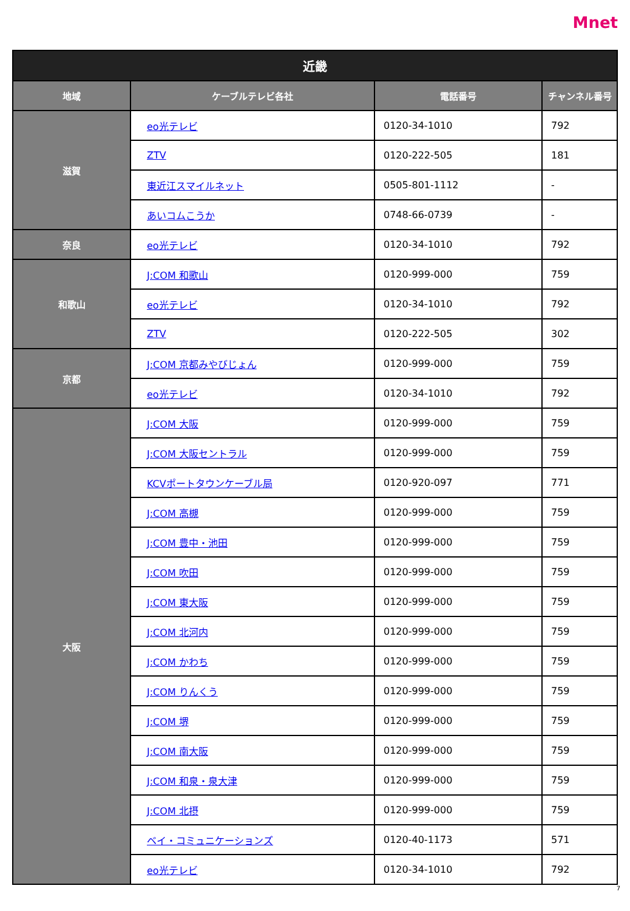Mnet
| 近畿 | | | |
| --- | --- | --- | --- |
| 地域 | ケーブルテレビ各社 | 電話番号 | チャンネル番号 |
| 滋賀 | eo光テレビ | 0120-34-1010 | 792 |
| | ZTV | 0120-222-505 | 181 |
| | 東近江スマイルネット | 0505-801-1112 | - |
| | あいコムこうか | 0748-66-0739 | - |
| 奈良 | eo光テレビ | 0120-34-1010 | 792 |
| 和歌山 | J:COM 和歌山 | 0120-999-000 | 759 |
| | eo光テレビ | 0120-34-1010 | 792 |
| | ZTV | 0120-222-505 | 302 |
| 京都 | J:COM 京都みやびじょん | 0120-999-000 | 759 |
| | eo光テレビ | 0120-34-1010 | 792 |
| 大阪 | J:COM 大阪 | 0120-999-000 | 759 |
| | J:COM 大阪セントラル | 0120-999-000 | 759 |
| | KCVポートタウンケーブル局 | 0120-920-097 | 771 |
| | J:COM 高槻 | 0120-999-000 | 759 |
| | J:COM 豊中・池田 | 0120-999-000 | 759 |
| | J:COM 吹田 | 0120-999-000 | 759 |
| | J:COM 東大阪 | 0120-999-000 | 759 |
| | J:COM 北河内 | 0120-999-000 | 759 |
| | J:COM かわち | 0120-999-000 | 759 |
| | J:COM りんくう | 0120-999-000 | 759 |
| | J:COM 堺 | 0120-999-000 | 759 |
| | J:COM 南大阪 | 0120-999-000 | 759 |
| | J:COM 和泉・泉大津 | 0120-999-000 | 759 |
| | J:COM 北摂 | 0120-999-000 | 759 |
| | ベイ・コミュニケーションズ | 0120-40-1173 | 571 |
| | eo光テレビ | 0120-34-1010 | 792 |
7